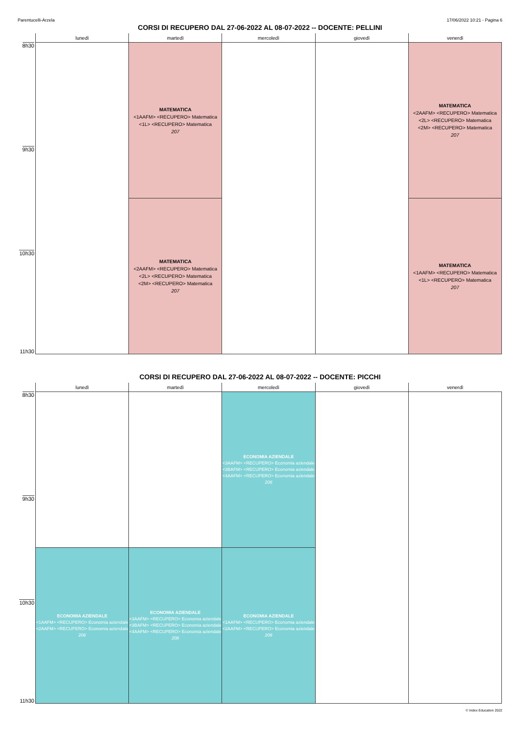Parentucelli-Arzela 17/06/2022 10:21 - Pagina 6
CORSI DI RECUPERO DAL 27-06-2022 AL 08-07-2022 -- DOCENTE: PELLINI
| | lunedì | martedì | mercoledì | giovedì | venerdì |
| --- | --- | --- | --- | --- | --- |
| 8h30 | | MATEMATICA <1AAFM> <RECUPERO> Matematica <1L> <RECUPERO> Matematica 207 | | | MATEMATICA <2AAFM> <RECUPERO> Matematica <2L> <RECUPERO> Matematica <2M> <RECUPERO> Matematica 207 |
| 9h30 | | | | | |
| | | MATEMATICA <2AAFM> <RECUPERO> Matematica <2L> <RECUPERO> Matematica <2M> <RECUPERO> Matematica 207 | | | MATEMATICA <1AAFM> <RECUPERO> Matematica <1L> <RECUPERO> Matematica 207 |
| 10h30 | | | | | |
| 11h30 | | | | | |
CORSI DI RECUPERO DAL 27-06-2022 AL 08-07-2022 -- DOCENTE: PICCHI
| | lunedì | martedì | mercoledì | giovedì | venerdì |
| --- | --- | --- | --- | --- | --- |
| 8h30 | | | ECONOMIA AZIENDALE <3AAFM> <RECUPERO> Economia aziendale <3BAFM> <RECUPERO> Economia aziendale <4AAFM> <RECUPERO> Economia aziendale 208 | | |
| 9h30 | | | | | |
| | ECONOMIA AZIENDALE <1AAFM> <RECUPERO> Economia aziendale <2AAFM> <RECUPERO> Economia aziendale 208 | ECONOMIA AZIENDALE <3AAFM> <RECUPERO> Economia aziendale <3BAFM> <RECUPERO> Economia aziendale <4AAFM> <RECUPERO> Economia aziendale 208 | ECONOMIA AZIENDALE <1AAFM> <RECUPERO> Economia aziendale <2AAFM> <RECUPERO> Economia aziendale 208 | | |
| 10h30 | | | | | |
| 11h30 | | | | | |
© Index Education 2022